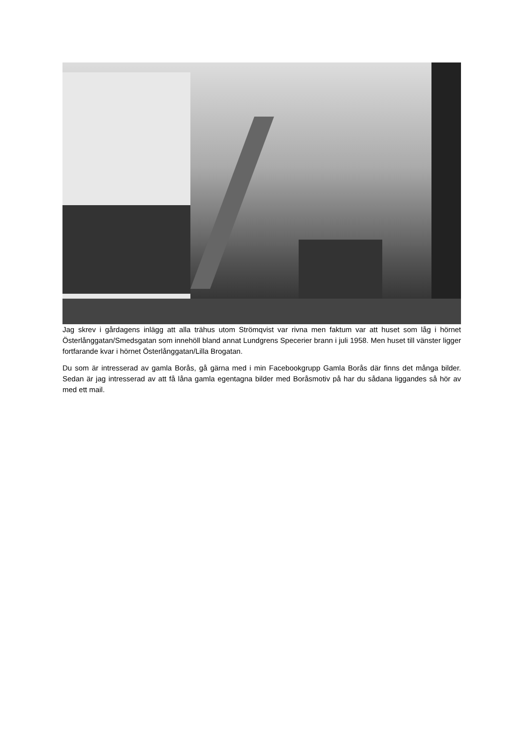Jag skrev i gårdagens inlägg att alla trähus utom Strömqvist var rivna men faktum var att huset som låg i hörnet Österlånggatan/Smedsgatan som innehöll bland annat Lundgrens Specerier brann i juli 1958. Men huset till vänster ligger fortfarande kvar i hörnet Österlånggatan/Lilla Brogatan.
Du som är intresserad av gamla Borås, gå gärna med i min Facebookgrupp Gamla Borås där finns det många bilder. Sedan är jag intresserad av att få låna gamla egentagna bilder med Boråsmotiv på har du sådana liggandes så hör av med ett mail.